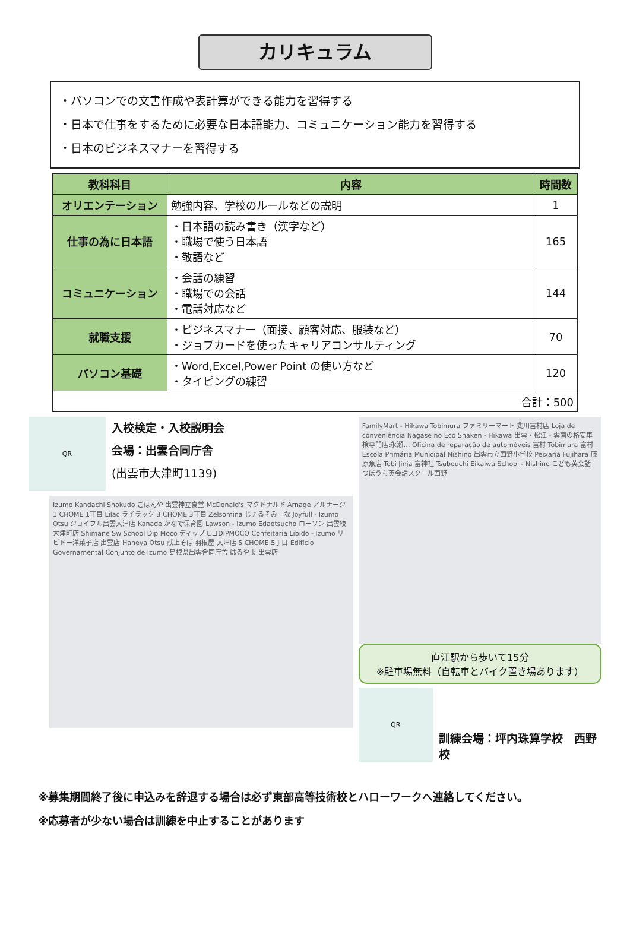カリキュラム
・パソコンでの文書作成や表計算ができる能力を習得する
・日本で仕事をするために必要な日本語能力、コミュニケーション能力を習得する
・日本のビジネスマナーを習得する
| 教科科目 | 内容 | 時間数 |
| --- | --- | --- |
| オリエンテーション | 勉強内容、学校のルールなどの説明 | 1 |
| 仕事の為に日本語 | ・日本語の読み書き（漢字など） ・職場で使う日本語 ・敬語など | 165 |
| コミュニケーション | ・会話の練習 ・職場での会話 ・電話対応など | 144 |
| 就職支援 | ・ビジネスマナー（面接、顧客対応、服装など） ・ジョブカードを使ったキャリアコンサルティング | 70 |
| パソコン基礎 | ・Word,Excel,Power Point の使い方など ・タイピングの練習 | 120 |
| 合計：500 | | |
QR
入校検定・入校説明会
会場：出雲合同庁舎
(出雲市大津町1139)
Izumo Kandachi Shokudo ごはんや 出雲神立食堂 McDonald's マクドナルド Arnage アルナージ 1 CHOME 1丁目 Lilac ライラック 3 CHOME 3丁目 Zelsomina じぇるそみーな Joyfull - Izumo Otsu ジョイフル出雲大津店 Kanade かなで保育園 Lawson - Izumo Edaotsucho ローソン 出雲枝大津町店 Shimane Sw School Dip Moco ディップモコDIPMOCO Confeitaria Libido - Izumo リビドー洋菓子店 出雲店 Haneya Otsu 献上そば 羽根屋 大津店 5 CHOME 5丁目 Edifício Governamental Conjunto de Izumo 島根県出雲合同庁舎 はるやま 出雲店
FamilyMart - Hikawa Tobimura ファミリーマート 斐川富村店 Loja de conveniência Nagase no Eco Shaken - Hikawa 出雲・松江・雲南の格安車検専門店:永瀬… Oficina de reparação de automóveis 富村 Tobimura 富村 Escola Primária Municipal Nishino 出雲市立西野小学校 Peixaria Fujihara 藤原魚店 Tobi Jinja 富神社 Tsubouchi Eikaiwa School - Nishino こども英会話 つぼうち英会話スクール西野
直江駅から歩いて15分
※駐車場無料（自転車とバイク置き場あります）
QR
訓練会場：坪内珠算学校　西野校
※募集期間終了後に申込みを辞退する場合は必ず東部高等技術校とハローワークへ連絡してください。
※応募者が少ない場合は訓練を中止することがあります